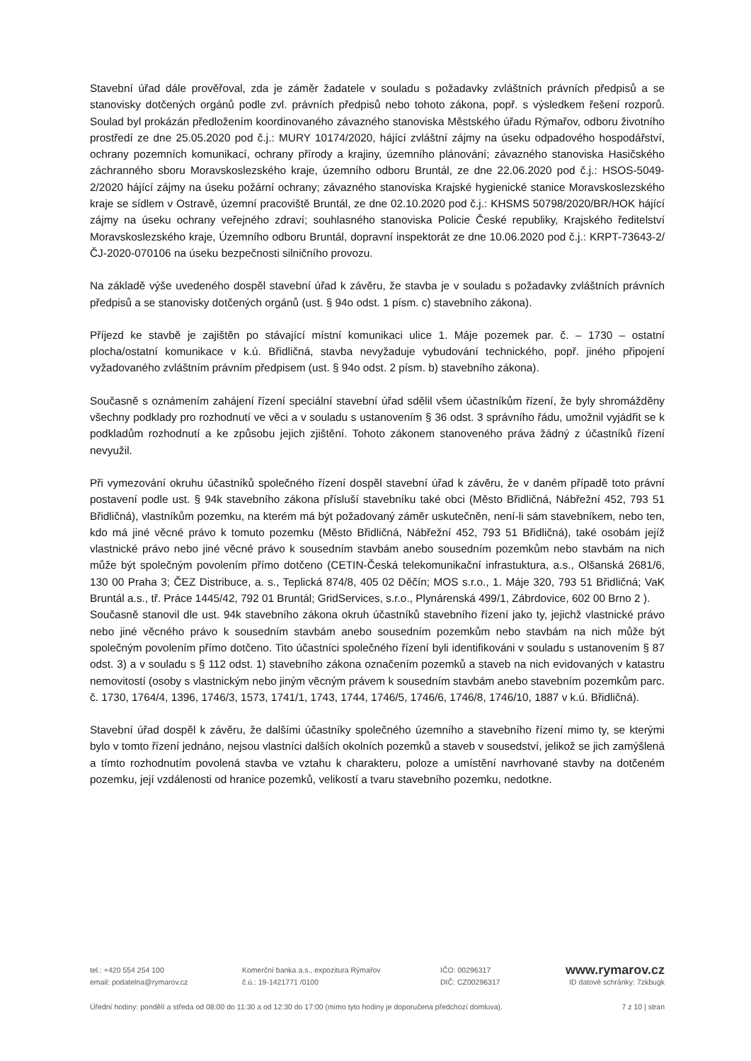Stavební úřad dále prověřoval, zda je záměr žadatele v souladu s požadavky zvláštních právních předpisů a se stanovisky dotčených orgánů podle zvl. právních předpisů nebo tohoto zákona, popř. s výsledkem řešení rozporů. Soulad byl prokázán předložením koordinovaného závazného stanoviska Městského úřadu Rýmařov, odboru životního prostředí ze dne 25.05.2020 pod č.j.: MURY 10174/2020, hájící zvláštní zájmy na úseku odpadového hospodářství, ochrany pozemních komunikací, ochrany přírody a krajiny, územního plánování; závazného stanoviska Hasičského záchranného sboru Moravskoslezského kraje, územního odboru Bruntál, ze dne 22.06.2020 pod č.j.: HSOS-5049-2/2020 hájící zájmy na úseku požární ochrany; závazného stanoviska Krajské hygienické stanice Moravskoslezského kraje se sídlem v Ostravě, územní pracoviště Bruntál, ze dne 02.10.2020 pod č.j.: KHSMS 50798/2020/BR/HOK hájící zájmy na úseku ochrany veřejného zdraví; souhlasného stanoviska Policie České republiky, Krajského ředitelství Moravskoslezského kraje, Územního odboru Bruntál, dopravní inspektorát ze dne 10.06.2020 pod č.j.: KRPT-73643-2/ČJ-2020-070106 na úseku bezpečnosti silničního provozu.
Na základě výše uvedeného dospěl stavební úřad k závěru, že stavba je v souladu s požadavky zvláštních právních předpisů a se stanovisky dotčených orgánů (ust. § 94o odst. 1 písm. c) stavebního zákona).
Příjezd ke stavbě je zajištěn po stávající místní komunikaci ulice 1. Máje pozemek par. č. – 1730 – ostatní plocha/ostatní komunikace v k.ú. Břidličná, stavba nevyžaduje vybudování technického, popř. jiného připojení vyžadovaného zvláštním právním předpisem (ust. § 94o odst. 2 písm. b) stavebního zákona).
Současně s oznámením zahájení řízení speciální stavební úřad sdělil všem účastníkům řízení, že byly shromážděny všechny podklady pro rozhodnutí ve věci a v souladu s ustanovením § 36 odst. 3 správního řádu, umožnil vyjádřit se k podkladům rozhodnutí a ke způsobu jejich zjištění. Tohoto zákonem stanoveného práva žádný z účastníků řízení nevyužil.
Při vymezování okruhu účastníků společného řízení dospěl stavební úřad k závěru, že v daném případě toto právní postavení podle ust. § 94k stavebního zákona přísluší stavebníku také obci (Město Břidličná, Nábřežní 452, 793 51 Břidličná), vlastníkům pozemku, na kterém má být požadovaný záměr uskutečněn, není-li sám stavebníkem, nebo ten, kdo má jiné věcné právo k tomuto pozemku (Město Břidličná, Nábřežní 452, 793 51 Břidličná), také osobám jejíž vlastnické právo nebo jiné věcné právo k sousedním stavbám anebo sousedním pozemkům nebo stavbám na nich může být společným povolením přímo dotčeno (CETIN-Česká telekomunikační infrastuktura, a.s., Olšanská 2681/6, 130 00 Praha 3; ČEZ Distribuce, a. s., Teplická 874/8, 405 02 Děčín; MOS s.r.o., 1. Máje 320, 793 51 Břidličná; VaK Bruntál a.s., tř. Práce 1445/42, 792 01 Bruntál; GridServices, s.r.o., Plynárenská 499/1, Zábrdovice, 602 00 Brno 2 ).
Současně stanovil dle ust. 94k stavebního zákona okruh účastníků stavebního řízení jako ty, jejichž vlastnické právo nebo jiné věcného právo k sousedním stavbám anebo sousedním pozemkům nebo stavbám na nich může být společným povolením přímo dotčeno. Tito účastníci společného řízení byli identifikováni v souladu s ustanovením § 87 odst. 3) a v souladu s § 112 odst. 1) stavebního zákona označením pozemků a staveb na nich evidovaných v katastru nemovitostí (osoby s vlastnickým nebo jiným věcným právem k sousedním stavbám anebo stavebním pozemkům parc. č. 1730, 1764/4, 1396, 1746/3, 1573, 1741/1, 1743, 1744, 1746/5, 1746/6, 1746/8, 1746/10, 1887 v k.ú. Břidličná).
Stavební úřad dospěl k závěru, že dalšími účastníky společného územního a stavebního řízení mimo ty, se kterými bylo v tomto řízení jednáno, nejsou vlastníci dalších okolních pozemků a staveb v sousedství, jelikož se jich zamýšlená a tímto rozhodnutím povolená stavba ve vztahu k charakteru, poloze a umístění navrhované stavby na dotčeném pozemku, její vzdálenosti od hranice pozemků, velikostí a tvaru stavebního pozemku, nedotkne.
tel.: +420 554 254 100 Komerční banka a.s., expozitura Rýmařov IČO: 00296317
www.rymarov.cz
email: podatelna@rymarov.cz č.ú.: 19-1421771 /0100 DIČ: CZ00296317 ID datové schránky: 7zkbugk
Úřední hodiny: pondělí a středa od 08:00 do 11:30 a od 12:30 do 17:00 (mimo tyto hodiny je doporučena předchozí domluva). 7 z 10 | stran